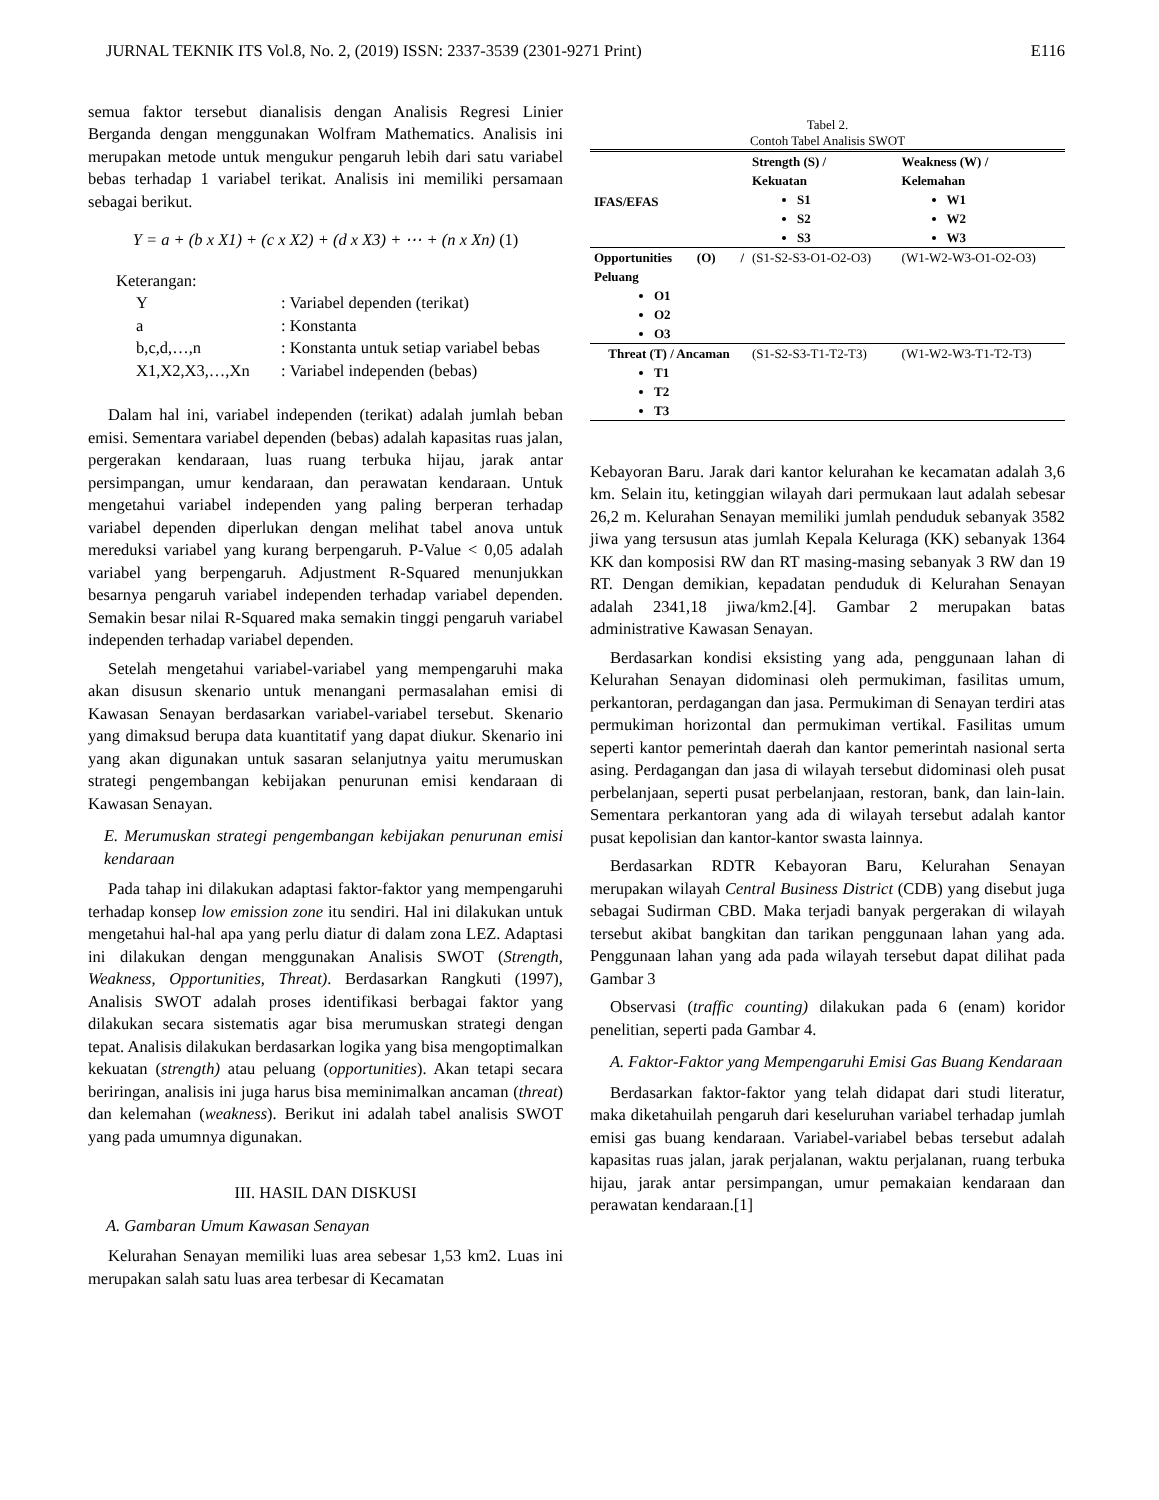JURNAL TEKNIK ITS Vol.8, No. 2, (2019) ISSN: 2337-3539 (2301-9271 Print) E116
semua faktor tersebut dianalisis dengan Analisis Regresi Linier Berganda dengan menggunakan Wolfram Mathematics. Analisis ini merupakan metode untuk mengukur pengaruh lebih dari satu variabel bebas terhadap 1 variabel terikat. Analisis ini memiliki persamaan sebagai berikut.
Y = a + (b x X1) + (c x X2) + (d x X3) + ⋯ + (n x Xn) (1)
Keterangan:
| Y | : Variabel dependen (terikat) |
| a | : Konstanta |
| b,c,d,…,n | : Konstanta untuk setiap variabel bebas |
| X1,X2,X3,…,Xn | : Variabel independen (bebas) |
Dalam hal ini, variabel independen (terikat) adalah jumlah beban emisi. Sementara variabel dependen (bebas) adalah kapasitas ruas jalan, pergerakan kendaraan, luas ruang terbuka hijau, jarak antar persimpangan, umur kendaraan, dan perawatan kendaraan. Untuk mengetahui variabel independen yang paling berperan terhadap variabel dependen diperlukan dengan melihat tabel anova untuk mereduksi variabel yang kurang berpengaruh. P-Value < 0,05 adalah variabel yang berpengaruh. Adjustment R-Squared menunjukkan besarnya pengaruh variabel independen terhadap variabel dependen. Semakin besar nilai R-Squared maka semakin tinggi pengaruh variabel independen terhadap variabel dependen.
Setelah mengetahui variabel-variabel yang mempengaruhi maka akan disusun skenario untuk menangani permasalahan emisi di Kawasan Senayan berdasarkan variabel-variabel tersebut. Skenario yang dimaksud berupa data kuantitatif yang dapat diukur. Skenario ini yang akan digunakan untuk sasaran selanjutnya yaitu merumuskan strategi pengembangan kebijakan penurunan emisi kendaraan di Kawasan Senayan.
E. Merumuskan strategi pengembangan kebijakan penurunan emisi kendaraan
Pada tahap ini dilakukan adaptasi faktor-faktor yang mempengaruhi terhadap konsep low emission zone itu sendiri. Hal ini dilakukan untuk mengetahui hal-hal apa yang perlu diatur di dalam zona LEZ. Adaptasi ini dilakukan dengan menggunakan Analisis SWOT (Strength, Weakness, Opportunities, Threat). Berdasarkan Rangkuti (1997), Analisis SWOT adalah proses identifikasi berbagai faktor yang dilakukan secara sistematis agar bisa merumuskan strategi dengan tepat. Analisis dilakukan berdasarkan logika yang bisa mengoptimalkan kekuatan (strength) atau peluang (opportunities). Akan tetapi secara beriringan, analisis ini juga harus bisa meminimalkan ancaman (threat) dan kelemahan (weakness). Berikut ini adalah tabel analisis SWOT yang pada umumnya digunakan.
III. HASIL DAN DISKUSI
A. Gambaran Umum Kawasan Senayan
Kelurahan Senayan memiliki luas area sebesar 1,53 km2. Luas ini merupakan salah satu luas area terbesar di Kecamatan
Tabel 2.
Contoh Tabel Analisis SWOT
| IFAS/EFAS | Strength (S) / Kekuatan S1 S2 S3 | Weakness (W) / Kelemahan W1 W2 W3 |
| --- | --- | --- |
| Opportunities (O) / Peluang O1 O2 O3 | (S1-S2-S3-O1-O2-O3) | (W1-W2-W3-O1-O2-O3) |
| Threat (T) / Ancaman T1 T2 T3 | (S1-S2-S3-T1-T2-T3) | (W1-W2-W3-T1-T2-T3) |
Kebayoran Baru. Jarak dari kantor kelurahan ke kecamatan adalah 3,6 km. Selain itu, ketinggian wilayah dari permukaan laut adalah sebesar 26,2 m. Kelurahan Senayan memiliki jumlah penduduk sebanyak 3582 jiwa yang tersusun atas jumlah Kepala Keluraga (KK) sebanyak 1364 KK dan komposisi RW dan RT masing-masing sebanyak 3 RW dan 19 RT. Dengan demikian, kepadatan penduduk di Kelurahan Senayan adalah 2341,18 jiwa/km2.[4]. Gambar 2 merupakan batas administrative Kawasan Senayan.
Berdasarkan kondisi eksisting yang ada, penggunaan lahan di Kelurahan Senayan didominasi oleh permukiman, fasilitas umum, perkantoran, perdagangan dan jasa. Permukiman di Senayan terdiri atas permukiman horizontal dan permukiman vertikal. Fasilitas umum seperti kantor pemerintah daerah dan kantor pemerintah nasional serta asing. Perdagangan dan jasa di wilayah tersebut didominasi oleh pusat perbelanjaan, seperti pusat perbelanjaan, restoran, bank, dan lain-lain. Sementara perkantoran yang ada di wilayah tersebut adalah kantor pusat kepolisian dan kantor-kantor swasta lainnya.
Berdasarkan RDTR Kebayoran Baru, Kelurahan Senayan merupakan wilayah Central Business District (CDB) yang disebut juga sebagai Sudirman CBD. Maka terjadi banyak pergerakan di wilayah tersebut akibat bangkitan dan tarikan penggunaan lahan yang ada. Penggunaan lahan yang ada pada wilayah tersebut dapat dilihat pada Gambar 3
Observasi (traffic counting) dilakukan pada 6 (enam) koridor penelitian, seperti pada Gambar 4.
A. Faktor-Faktor yang Mempengaruhi Emisi Gas Buang Kendaraan
Berdasarkan faktor-faktor yang telah didapat dari studi literatur, maka diketahuilah pengaruh dari keseluruhan variabel terhadap jumlah emisi gas buang kendaraan. Variabel-variabel bebas tersebut adalah kapasitas ruas jalan, jarak perjalanan, waktu perjalanan, ruang terbuka hijau, jarak antar persimpangan, umur pemakaian kendaraan dan perawatan kendaraan.[1]